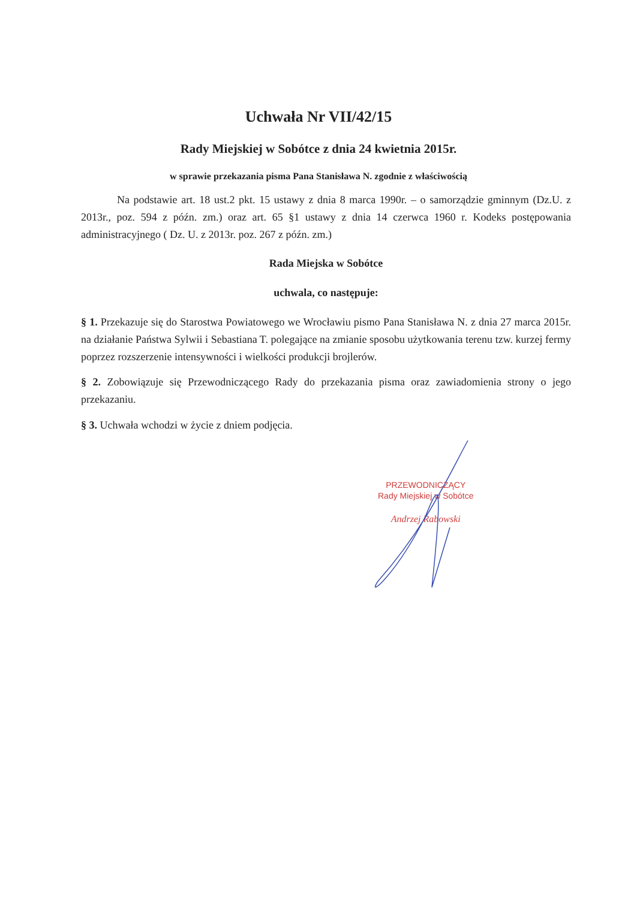Uchwała Nr VII/42/15
Rady Miejskiej w Sobótce z dnia 24 kwietnia 2015r.
w sprawie przekazania pisma Pana Stanisława N. zgodnie z właściwością
Na podstawie art. 18 ust.2 pkt. 15 ustawy z dnia 8 marca 1990r. – o samorządzie gminnym (Dz.U. z 2013r., poz. 594 z późn. zm.) oraz art. 65 §1 ustawy z dnia 14 czerwca 1960 r. Kodeks postępowania administracyjnego ( Dz. U. z 2013r. poz. 267 z późn. zm.)
Rada Miejska w Sobótce
uchwala, co następuje:
§ 1. Przekazuje się do Starostwa Powiatowego we Wrocławiu pismo Pana Stanisława N. z dnia 27 marca 2015r. na działanie Państwa Sylwii i Sebastiana T. polegające na zmianie sposobu użytkowania terenu tzw. kurzej fermy poprzez rozszerzenie intensywności i wielkości produkcji brojlerów.
§ 2. Zobowiązuje się Przewodniczącego Rady do przekazania pisma oraz zawiadomienia strony o jego przekazaniu.
§ 3. Uchwała wchodzi w życie z dniem podjęcia.
PRZEWODNICZĄCY
Rady Miejskiej w Sobótce
Andrzej Rabowski